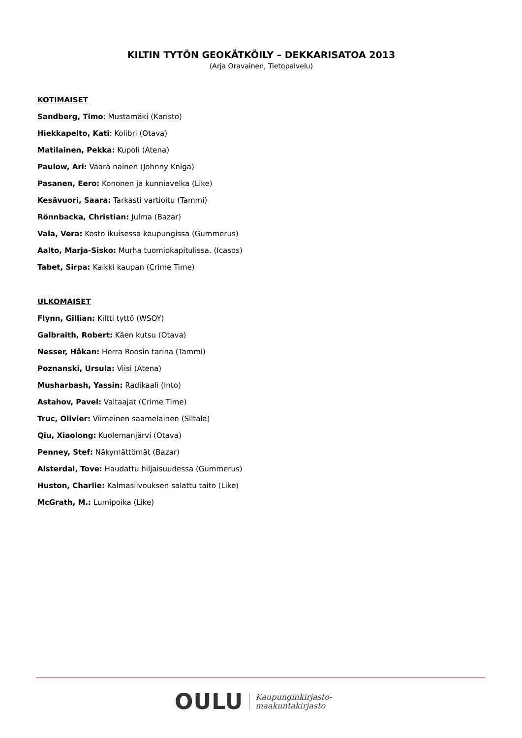KILTIN TYTÖN GEOKÄTKÖILY – DEKKARISATOA 2013
(Arja Oravainen, Tietopalvelu)
KOTIMAISET
Sandberg, Timo: Mustamäki (Karisto)
Hiekkapelto, Kati: Kolibri (Otava)
Matilainen, Pekka: Kupoli (Atena)
Paulow, Ari: Väärä nainen (Johnny Kniga)
Pasanen, Eero: Kononen ja kunniavelka (Like)
Kesävuori, Saara: Tarkasti vartioitu (Tammi)
Rönnbacka, Christian: Julma (Bazar)
Vala, Vera: Kosto ikuisessa kaupungissa (Gummerus)
Aalto, Marja-Sisko: Murha tuomiokapitulissa. (Icasos)
Tabet, Sirpa: Kaikki kaupan (Crime Time)
ULKOMAISET
Flynn, Gillian: Kiltti tyttö (WSOY)
Galbraith, Robert: Käen kutsu (Otava)
Nesser, Håkan: Herra Roosin tarina (Tammi)
Poznanski, Ursula: Viisi (Atena)
Musharbash, Yassin: Radikaali (Into)
Astahov, Pavel: Valtaajat (Crime Time)
Truc, Olivier: Viimeinen saamelainen (Siltala)
Qiu, Xiaolong: Kuolemanjärvi (Otava)
Penney, Stef: Näkymättömät (Bazar)
Alsterdal, Tove: Haudattu hiljaisuudessa (Gummerus)
Huston, Charlie: Kalmasiivouksen salattu taito (Like)
McGrath, M.: Lumipoika (Like)
OULU Kaupunginkirjasto-
maakuntakirjasto